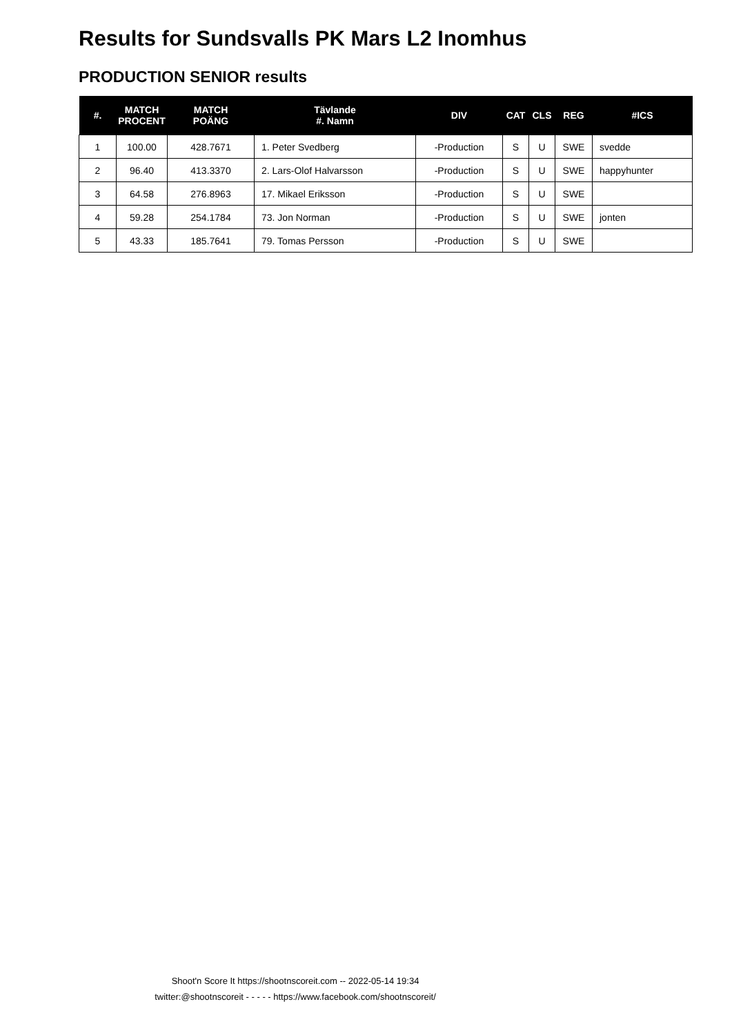Results for Sundsvalls PK Mars L2 Inomhus
PRODUCTION SENIOR results
| #. | MATCH PROCENT | MATCH POÄNG | Tävlande #. Namn | DIV | CAT | CLS | REG | #ICS |
| --- | --- | --- | --- | --- | --- | --- | --- | --- |
| 1 | 100.00 | 428.7671 | 1. Peter Svedberg | -Production | S | U | SWE | svedde |
| 2 | 96.40 | 413.3370 | 2. Lars-Olof Halvarsson | -Production | S | U | SWE | happyhunter |
| 3 | 64.58 | 276.8963 | 17. Mikael Eriksson | -Production | S | U | SWE | |
| 4 | 59.28 | 254.1784 | 73. Jon Norman | -Production | S | U | SWE | jonten |
| 5 | 43.33 | 185.7641 | 79. Tomas Persson | -Production | S | U | SWE | |
Shoot'n Score It https://shootnscoreit.com -- 2022-05-14 19:34
twitter:@shootnscoreit - - - - - https://www.facebook.com/shootnscoreit/